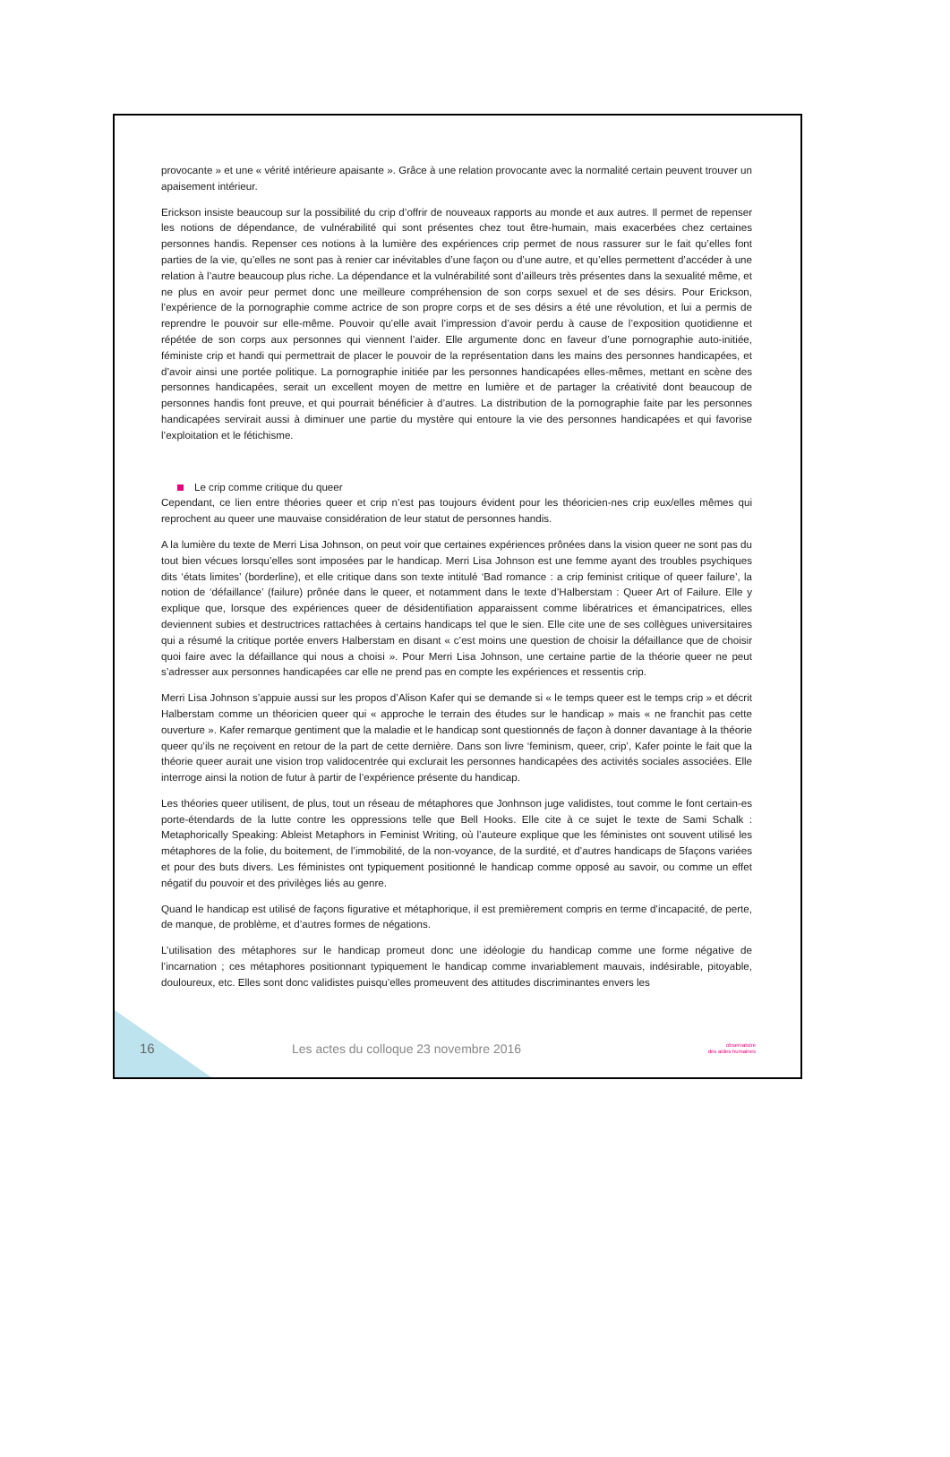provocante » et une « vérité intérieure apaisante ». Grâce à une relation provocante avec la normalité certain peuvent trouver un apaisement intérieur.
Erickson insiste beaucoup sur la possibilité du crip d’offrir de nouveaux rapports au monde et aux autres. Il permet de repenser les notions de dépendance, de vulnérabilité qui sont présentes chez tout être-humain, mais exacerbées chez certaines personnes handis. Repenser ces notions à la lumière des expériences crip permet de nous rassurer sur le fait qu’elles font parties de la vie, qu’elles ne sont pas à renier car inévitables d’une façon ou d’une autre, et qu’elles permettent d’accéder à une relation à l’autre beaucoup plus riche. La dépendance et la vulnérabilité sont d’ailleurs très présentes dans la sexualité même, et ne plus en avoir peur permet donc une meilleure compréhension de son corps sexuel et de ses désirs. Pour Erickson, l’expérience de la pornographie comme actrice de son propre corps et de ses désirs a été une révolution, et lui a permis de reprendre le pouvoir sur elle-même. Pouvoir qu’elle avait l’impression d’avoir perdu à cause de l’exposition quotidienne et répétée de son corps aux personnes qui viennent l’aider. Elle argumente donc en faveur d’une pornographie auto-initiée, féministe crip et handi qui permettrait de placer le pouvoir de la représentation dans les mains des personnes handicapées, et d’avoir ainsi une portée politique. La pornographie initiée par les personnes handicapées elles-mêmes, mettant en scène des personnes handicapées, serait un excellent moyen de mettre en lumière et de partager la créativité dont beaucoup de personnes handis font preuve, et qui pourrait bénéficier à d’autres. La distribution de la pornographie faite par les personnes handicapées servirait aussi à diminuer une partie du mystère qui entoure la vie des personnes handicapées et qui favorise l’exploitation et le fétichisme.
Le crip comme critique du queer
Cependant, ce lien entre théories queer et crip n’est pas toujours évident pour les théoricien-nes crip eux/elles mêmes qui reprochent au queer une mauvaise considération de leur statut de personnes handis.
A la lumière du texte de Merri Lisa Johnson, on peut voir que certaines expériences prônées dans la vision queer ne sont pas du tout bien vécues lorsqu’elles sont imposées par le handicap. Merri Lisa Johnson est une femme ayant des troubles psychiques dits ‘états limites’ (borderline), et elle critique dans son texte intitulé ‘Bad romance : a crip feminist critique of queer failure’, la notion de ‘défaillance’ (failure) prônée dans le queer, et notamment dans le texte d’Halberstam : Queer Art of Failure. Elle y explique que, lorsque des expériences queer de désidentifiation apparaissent comme libératrices et émancipatrices, elles deviennent subies et destructrices rattachées à certains handicaps tel que le sien. Elle cite une de ses collègues universitaires qui a résumé la critique portée envers Halberstam en disant « c’est moins une question de choisir la défaillance que de choisir quoi faire avec la défaillance qui nous a choisi ». Pour Merri Lisa Johnson, une certaine partie de la théorie queer ne peut s’adresser aux personnes handicapées car elle ne prend pas en compte les expériences et ressentis crip.
Merri Lisa Johnson s’appuie aussi sur les propos d’Alison Kafer qui se demande si « le temps queer est le temps crip » et décrit Halberstam comme un théoricien queer qui « approche le terrain des études sur le handicap » mais « ne franchit pas cette ouverture ». Kafer remarque gentiment que la maladie et le handicap sont questionnés de façon à donner davantage à la théorie queer qu’ils ne reçoivent en retour de la part de cette dernière. Dans son livre ‘feminism, queer, crip’, Kafer pointe le fait que la théorie queer aurait une vision trop validocentrée qui exclurait les personnes handicapées des activités sociales associées. Elle interroge ainsi la notion de futur à partir de l’expérience présente du handicap.
Les théories queer utilisent, de plus, tout un réseau de métaphores que Jonhnson juge validistes, tout comme le font certain-es porte-étendards de la lutte contre les oppressions telle que Bell Hooks. Elle cite à ce sujet le texte de Sami Schalk : Metaphorically Speaking: Ableist Metaphors in Feminist Writing, où l’auteure explique que les féministes ont souvent utilisé les métaphores de la folie, du boitement, de l’immobilité, de la non-voyance, de la surdité, et d’autres handicaps de 5façons variées et pour des buts divers. Les féministes ont typiquement positionné le handicap comme opposé au savoir, ou comme un effet négatif du pouvoir et des privilèges liés au genre.
Quand le handicap est utilisé de façons figurative et métaphorique, il est premièrement compris en terme d’incapacité, de perte, de manque, de problème, et d’autres formes de négations.
L’utilisation des métaphores sur le handicap promeut donc une idéologie du handicap comme une forme négative de l’incarnation ; ces métaphores positionnant typiquement le handicap comme invariablement mauvais, indésirable, pitoyable, douloureux, etc. Elles sont donc validistes puisqu’elles promeuvent des attitudes discriminantes envers les
16
Les actes du colloque 23 novembre 2016
observatoire
des aides humaines